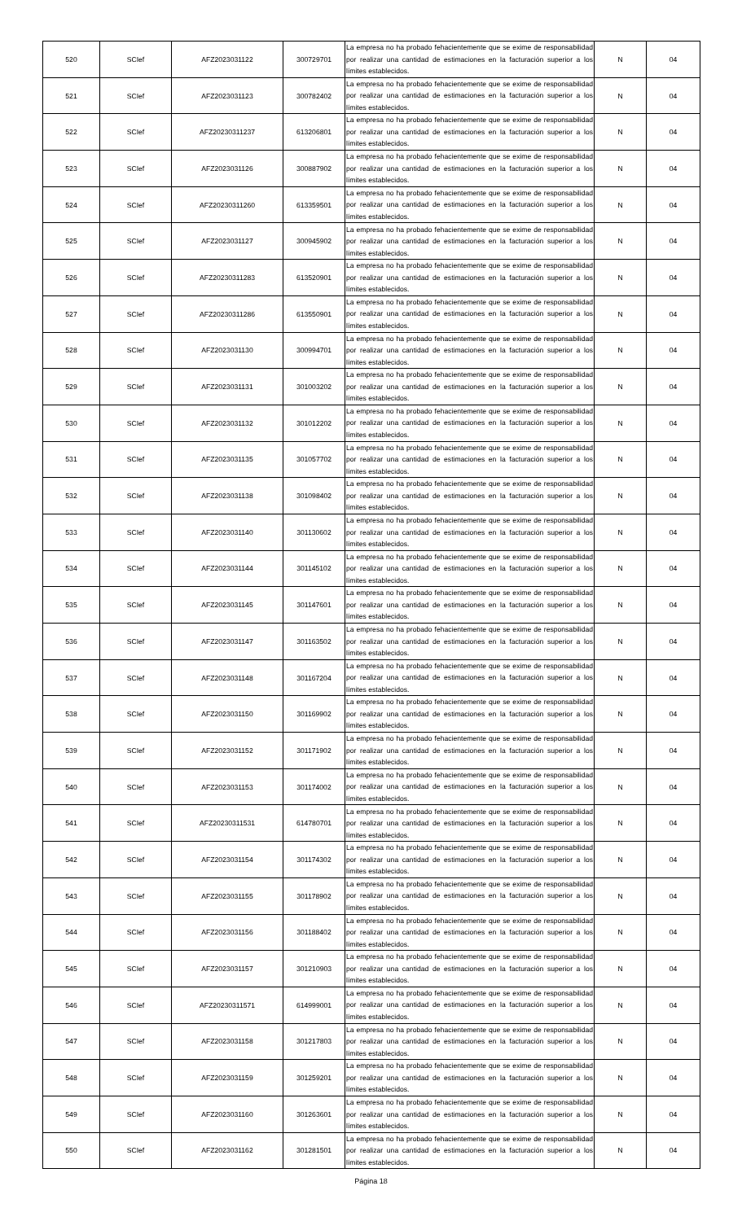| 520 | SCIef | AFZ2023031122 | 300729701 | La empresa no ha probado fehacientemente que se exime de responsabilidad por realizar una cantidad de estimaciones en la facturación superior a los límites establecidos. | N | 04 |
| 521 | SCIef | AFZ2023031123 | 300782402 | La empresa no ha probado fehacientemente que se exime de responsabilidad por realizar una cantidad de estimaciones en la facturación superior a los límites establecidos. | N | 04 |
| 522 | SCIef | AFZ20230311237 | 613206801 | La empresa no ha probado fehacientemente que se exime de responsabilidad por realizar una cantidad de estimaciones en la facturación superior a los límites establecidos. | N | 04 |
| 523 | SCIef | AFZ2023031126 | 300887902 | La empresa no ha probado fehacientemente que se exime de responsabilidad por realizar una cantidad de estimaciones en la facturación superior a los límites establecidos. | N | 04 |
| 524 | SCIef | AFZ20230311260 | 613359501 | La empresa no ha probado fehacientemente que se exime de responsabilidad por realizar una cantidad de estimaciones en la facturación superior a los límites establecidos. | N | 04 |
| 525 | SCIef | AFZ2023031127 | 300945902 | La empresa no ha probado fehacientemente que se exime de responsabilidad por realizar una cantidad de estimaciones en la facturación superior a los límites establecidos. | N | 04 |
| 526 | SCIef | AFZ20230311283 | 613520901 | La empresa no ha probado fehacientemente que se exime de responsabilidad por realizar una cantidad de estimaciones en la facturación superior a los límites establecidos. | N | 04 |
| 527 | SCIef | AFZ20230311286 | 613550901 | La empresa no ha probado fehacientemente que se exime de responsabilidad por realizar una cantidad de estimaciones en la facturación superior a los límites establecidos. | N | 04 |
| 528 | SCIef | AFZ2023031130 | 300994701 | La empresa no ha probado fehacientemente que se exime de responsabilidad por realizar una cantidad de estimaciones en la facturación superior a los límites establecidos. | N | 04 |
| 529 | SCIef | AFZ2023031131 | 301003202 | La empresa no ha probado fehacientemente que se exime de responsabilidad por realizar una cantidad de estimaciones en la facturación superior a los límites establecidos. | N | 04 |
| 530 | SCIef | AFZ2023031132 | 301012202 | La empresa no ha probado fehacientemente que se exime de responsabilidad por realizar una cantidad de estimaciones en la facturación superior a los límites establecidos. | N | 04 |
| 531 | SCIef | AFZ2023031135 | 301057702 | La empresa no ha probado fehacientemente que se exime de responsabilidad por realizar una cantidad de estimaciones en la facturación superior a los límites establecidos. | N | 04 |
| 532 | SCIef | AFZ2023031138 | 301098402 | La empresa no ha probado fehacientemente que se exime de responsabilidad por realizar una cantidad de estimaciones en la facturación superior a los límites establecidos. | N | 04 |
| 533 | SCIef | AFZ2023031140 | 301130602 | La empresa no ha probado fehacientemente que se exime de responsabilidad por realizar una cantidad de estimaciones en la facturación superior a los límites establecidos. | N | 04 |
| 534 | SCIef | AFZ2023031144 | 301145102 | La empresa no ha probado fehacientemente que se exime de responsabilidad por realizar una cantidad de estimaciones en la facturación superior a los límites establecidos. | N | 04 |
| 535 | SCIef | AFZ2023031145 | 301147601 | La empresa no ha probado fehacientemente que se exime de responsabilidad por realizar una cantidad de estimaciones en la facturación superior a los límites establecidos. | N | 04 |
| 536 | SCIef | AFZ2023031147 | 301163502 | La empresa no ha probado fehacientemente que se exime de responsabilidad por realizar una cantidad de estimaciones en la facturación superior a los límites establecidos. | N | 04 |
| 537 | SCIef | AFZ2023031148 | 301167204 | La empresa no ha probado fehacientemente que se exime de responsabilidad por realizar una cantidad de estimaciones en la facturación superior a los límites establecidos. | N | 04 |
| 538 | SCIef | AFZ2023031150 | 301169902 | La empresa no ha probado fehacientemente que se exime de responsabilidad por realizar una cantidad de estimaciones en la facturación superior a los límites establecidos. | N | 04 |
| 539 | SCIef | AFZ2023031152 | 301171902 | La empresa no ha probado fehacientemente que se exime de responsabilidad por realizar una cantidad de estimaciones en la facturación superior a los límites establecidos. | N | 04 |
| 540 | SCIef | AFZ2023031153 | 301174002 | La empresa no ha probado fehacientemente que se exime de responsabilidad por realizar una cantidad de estimaciones en la facturación superior a los límites establecidos. | N | 04 |
| 541 | SCIef | AFZ20230311531 | 614780701 | La empresa no ha probado fehacientemente que se exime de responsabilidad por realizar una cantidad de estimaciones en la facturación superior a los límites establecidos. | N | 04 |
| 542 | SCIef | AFZ2023031154 | 301174302 | La empresa no ha probado fehacientemente que se exime de responsabilidad por realizar una cantidad de estimaciones en la facturación superior a los límites establecidos. | N | 04 |
| 543 | SCIef | AFZ2023031155 | 301178902 | La empresa no ha probado fehacientemente que se exime de responsabilidad por realizar una cantidad de estimaciones en la facturación superior a los límites establecidos. | N | 04 |
| 544 | SCIef | AFZ2023031156 | 301188402 | La empresa no ha probado fehacientemente que se exime de responsabilidad por realizar una cantidad de estimaciones en la facturación superior a los límites establecidos. | N | 04 |
| 545 | SCIef | AFZ2023031157 | 301210903 | La empresa no ha probado fehacientemente que se exime de responsabilidad por realizar una cantidad de estimaciones en la facturación superior a los límites establecidos. | N | 04 |
| 546 | SCIef | AFZ20230311571 | 614999001 | La empresa no ha probado fehacientemente que se exime de responsabilidad por realizar una cantidad de estimaciones en la facturación superior a los límites establecidos. | N | 04 |
| 547 | SCIef | AFZ2023031158 | 301217803 | La empresa no ha probado fehacientemente que se exime de responsabilidad por realizar una cantidad de estimaciones en la facturación superior a los límites establecidos. | N | 04 |
| 548 | SCIef | AFZ2023031159 | 301259201 | La empresa no ha probado fehacientemente que se exime de responsabilidad por realizar una cantidad de estimaciones en la facturación superior a los límites establecidos. | N | 04 |
| 549 | SCIef | AFZ2023031160 | 301263601 | La empresa no ha probado fehacientemente que se exime de responsabilidad por realizar una cantidad de estimaciones en la facturación superior a los límites establecidos. | N | 04 |
| 550 | SCIef | AFZ2023031162 | 301281501 | La empresa no ha probado fehacientemente que se exime de responsabilidad por realizar una cantidad de estimaciones en la facturación superior a los límites establecidos. | N | 04 |
Página 18